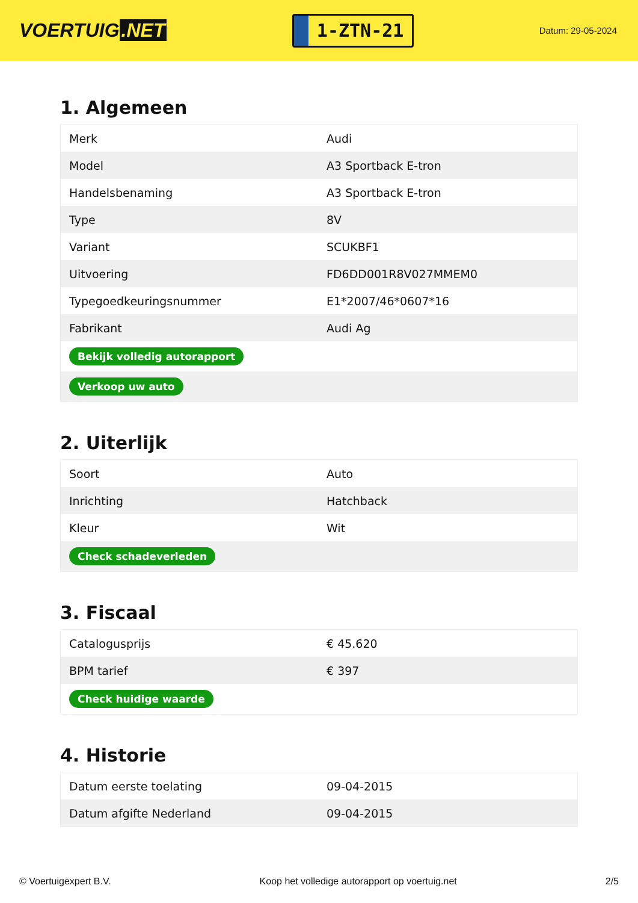VOERTUIG.NET
1-ZTN-21
Datum: 29-05-2024
1. Algemeen
| Merk | Audi |
| Model | A3 Sportback E-tron |
| Handelsbenaming | A3 Sportback E-tron |
| Type | 8V |
| Variant | SCUKBF1 |
| Uitvoering | FD6DD001R8V027MMEM0 |
| Typegoedkeuringsnummer | E1*2007/46*0607*16 |
| Fabrikant | Audi Ag |
| Bekijk volledig autorapport | |
| Verkoop uw auto | |
2. Uiterlijk
| Soort | Auto |
| Inrichting | Hatchback |
| Kleur | Wit |
| Check schadeverleden | |
3. Fiscaal
| Catalogusprijs | € 45.620 |
| BPM tarief | € 397 |
| Check huidige waarde | |
4. Historie
| Datum eerste toelating | 09-04-2015 |
| Datum afgifte Nederland | 09-04-2015 |
© Voertuigexpert B.V. Koop het volledige autorapport op voertuig.net 2/5